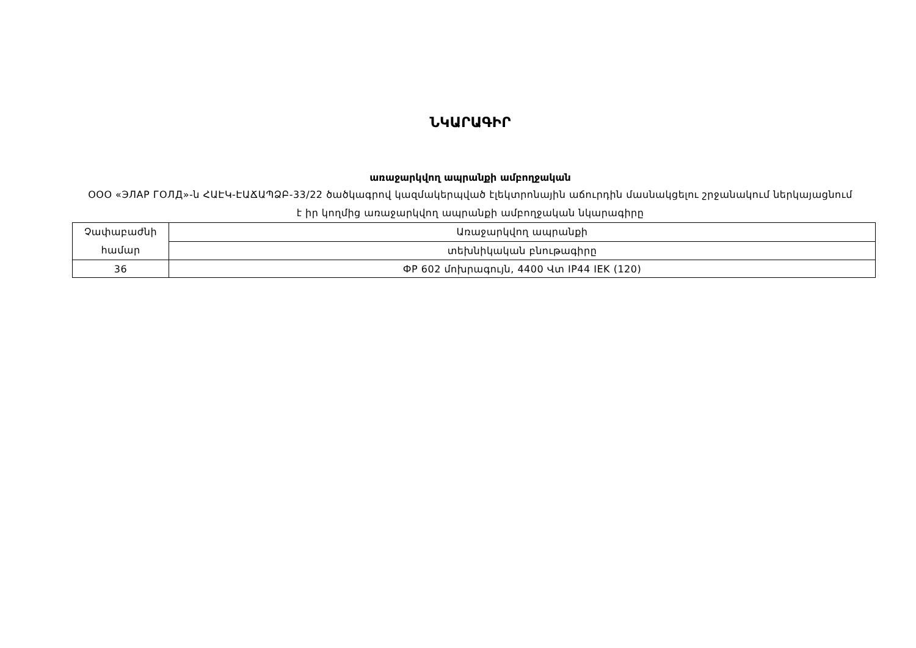ՆԿԱՐԱԳԻՐ
առաջարկվող ապրանքի ամբողջական
ООО «ЭЛАР ГОЛД»-ն ՀԱԷԿ-ԷԱՃԱՊՁԲ-33/22 ծածկագրով կազմակերպված էլեկտրոնային աճուրդին մասնակցելու շրջանակում ներկայացնում է իր կողմից առաջարկվող ապրանքի ամբողջական նկարագիրը
| Չափաբաժնի համար | Առաջարկվող ապրանքի |
| | տեխնիկական բնութագիրը |
| 36 | ФР 602 մոխրագույն, 4400 Վտ IP44 IEK (120) |